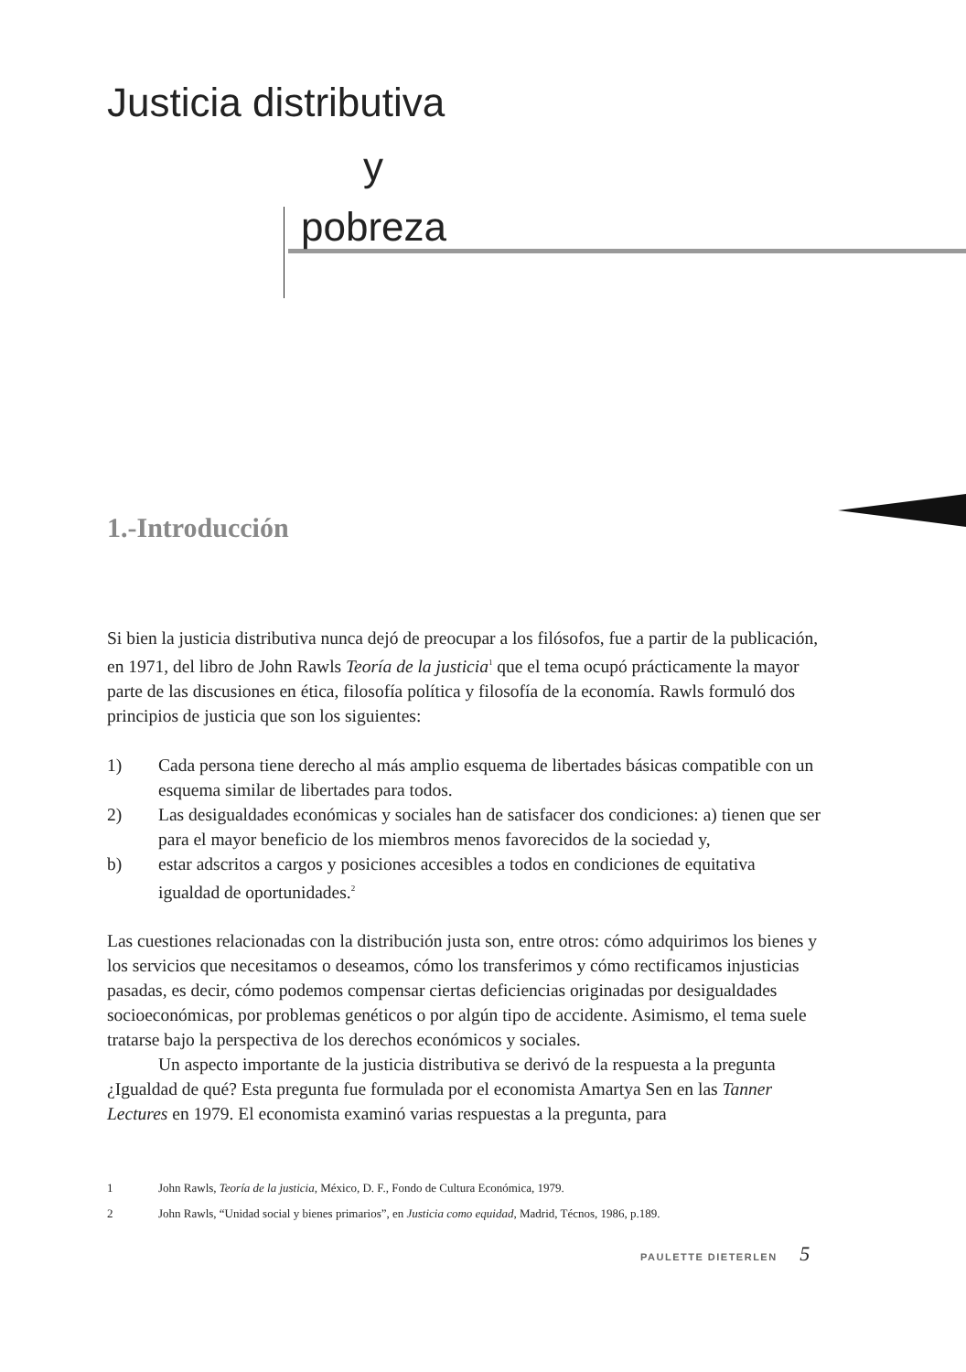Justicia distributiva
y
pobreza
1.-Introducción
Si bien la justicia distributiva nunca dejó de preocupar a los filósofos, fue a partir de la publicación, en 1971, del libro de John Rawls Teoría de la justicia<sup>1</sup> que el tema ocupó prácticamente la mayor parte de las discusiones en ética, filosofía política y filosofía de la economía. Rawls formuló dos principios de justicia que son los siguientes:
1) Cada persona tiene derecho al más amplio esquema de libertades básicas compatible con un esquema similar de libertades para todos.
2) Las desigualdades económicas y sociales han de satisfacer dos condiciones: a) tienen que ser para el mayor beneficio de los miembros menos favorecidos de la sociedad y,
b) estar adscritos a cargos y posiciones accesibles a todos en condiciones de equitativa igualdad de oportunidades.<sup>2</sup>
Las cuestiones relacionadas con la distribución justa son, entre otros: cómo adquirimos los bienes y los servicios que necesitamos o deseamos, cómo los transferimos y cómo rectificamos injusticias pasadas, es decir, cómo podemos compensar ciertas deficiencias originadas por desigualdades socioeconómicas, por problemas genéticos o por algún tipo de accidente. Asimismo, el tema suele tratarse bajo la perspectiva de los derechos económicos y sociales.
Un aspecto importante de la justicia distributiva se derivó de la respuesta a la pregunta ¿Igualdad de qué? Esta pregunta fue formulada por el economista Amartya Sen en las Tanner Lectures en 1979. El economista examinó varias respuestas a la pregunta, para
1 John Rawls, Teoría de la justicia, México, D. F., Fondo de Cultura Económica, 1979.
2 John Rawls, “Unidad social y bienes primarios”, en Justicia como equidad, Madrid, Técnos, 1986, p.189.
PAULETTE DIETERLEN 5